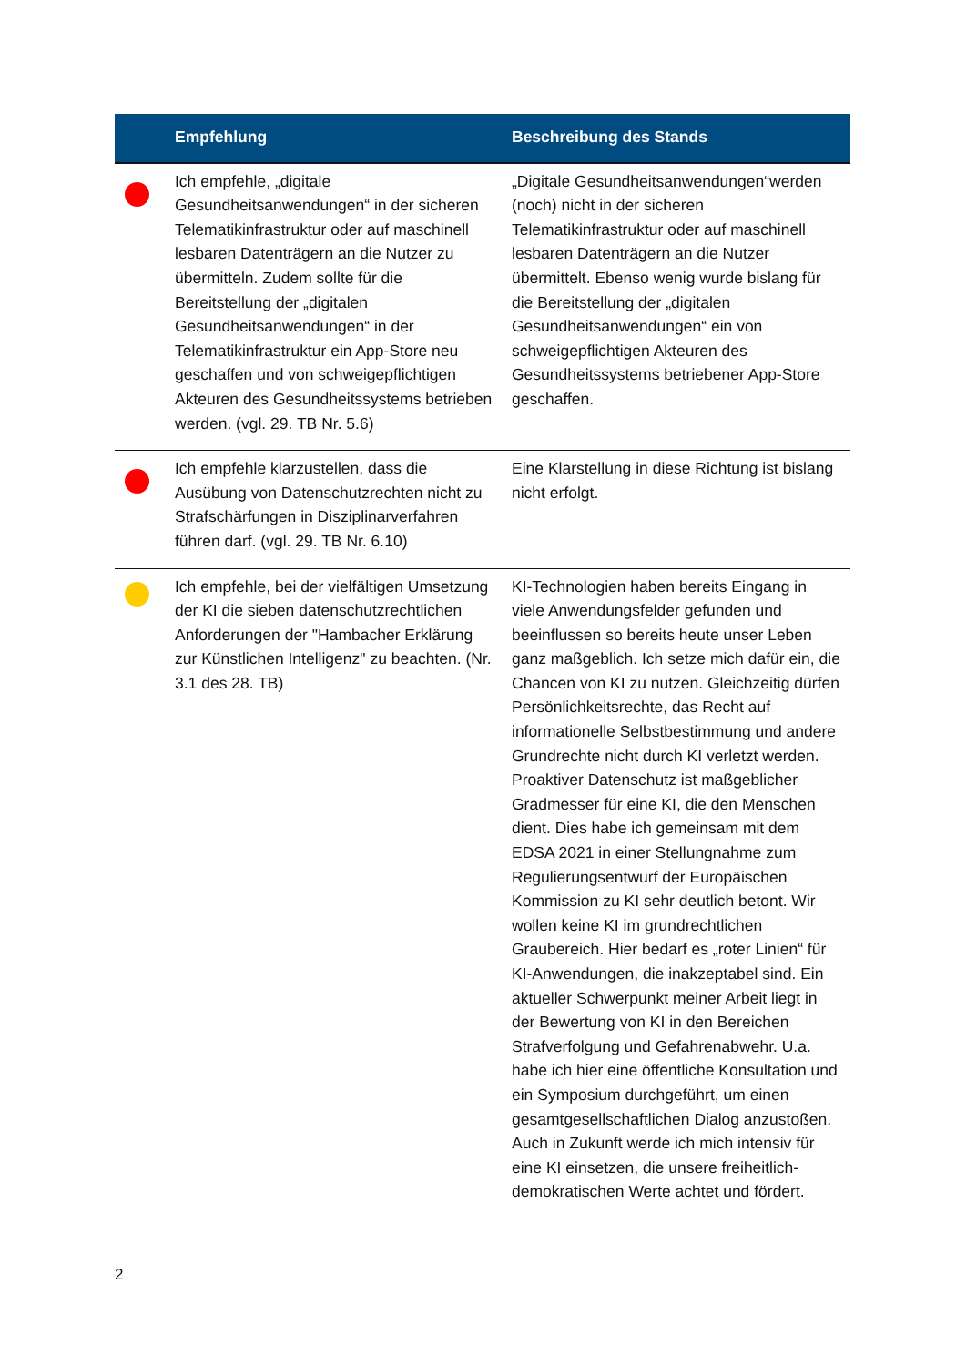| | Empfehlung | Beschreibung des Stands |
| --- | --- | --- |
| | Ich empfehle, „digitale Gesundheitsanwendungen“ in der sicheren Telematikinfrastruktur oder auf maschinell lesbaren Datenträgern an die Nutzer zu übermitteln. Zudem sollte für die Bereitstellung der „digitalen Gesundheitsanwendungen“ in der Telematikinfrastruktur ein App-Store neu geschaffen und von schweigepflichtigen Akteuren des Gesundheitssystems betrieben werden. (vgl. 29. TB Nr. 5.6) | „Digitale Gesundheitsanwendungen“werden (noch) nicht in der sicheren Telematikinfrastruktur oder auf maschinell lesbaren Datenträgern an die Nutzer übermittelt. Ebenso wenig wurde bislang für die Bereitstellung der „digitalen Gesundheitsanwendungen“ ein von schweigepflichtigen Akteuren des Gesundheitssystems betriebener App-Store geschaffen. |
| | Ich empfehle klarzustellen, dass die Ausübung von Datenschutzrechten nicht zu Strafschärfungen in Disziplinarverfahren führen darf. (vgl. 29. TB Nr. 6.10) | Eine Klarstellung in diese Richtung ist bislang nicht erfolgt. |
| | Ich empfehle, bei der vielfältigen Umsetzung der KI die sieben datenschutzrechtlichen Anforderungen der "Hambacher Erklärung zur Künstlichen Intelligenz" zu beachten. (Nr. 3.1 des 28. TB) | KI-Technologien haben bereits Eingang in viele Anwendungsfelder gefunden und beeinflussen so bereits heute unser Leben ganz maßgeblich. Ich setze mich dafür ein, die Chancen von KI zu nutzen. Gleichzeitig dürfen Persönlichkeitsrechte, das Recht auf informationelle Selbstbestimmung und andere Grundrechte nicht durch KI verletzt werden. Proaktiver Datenschutz ist maßgeblicher Gradmesser für eine KI, die den Menschen dient. Dies habe ich gemeinsam mit dem EDSA 2021 in einer Stellungnahme zum Regulierungsentwurf der Europäischen Kommission zu KI sehr deutlich betont. Wir wollen keine KI im grundrechtlichen Graubereich. Hier bedarf es „roter Linien“ für KI-Anwendungen, die inakzeptabel sind. Ein aktueller Schwerpunkt meiner Arbeit liegt in der Bewertung von KI in den Bereichen Strafverfolgung und Gefahrenabwehr. U.a. habe ich hier eine öffentliche Konsultation und ein Symposium durchgeführt, um einen gesamtgesellschaftlichen Dialog anzustoßen. Auch in Zukunft werde ich mich intensiv für eine KI einsetzen, die unsere freiheitlich-demokratischen Werte achtet und fördert. |
2